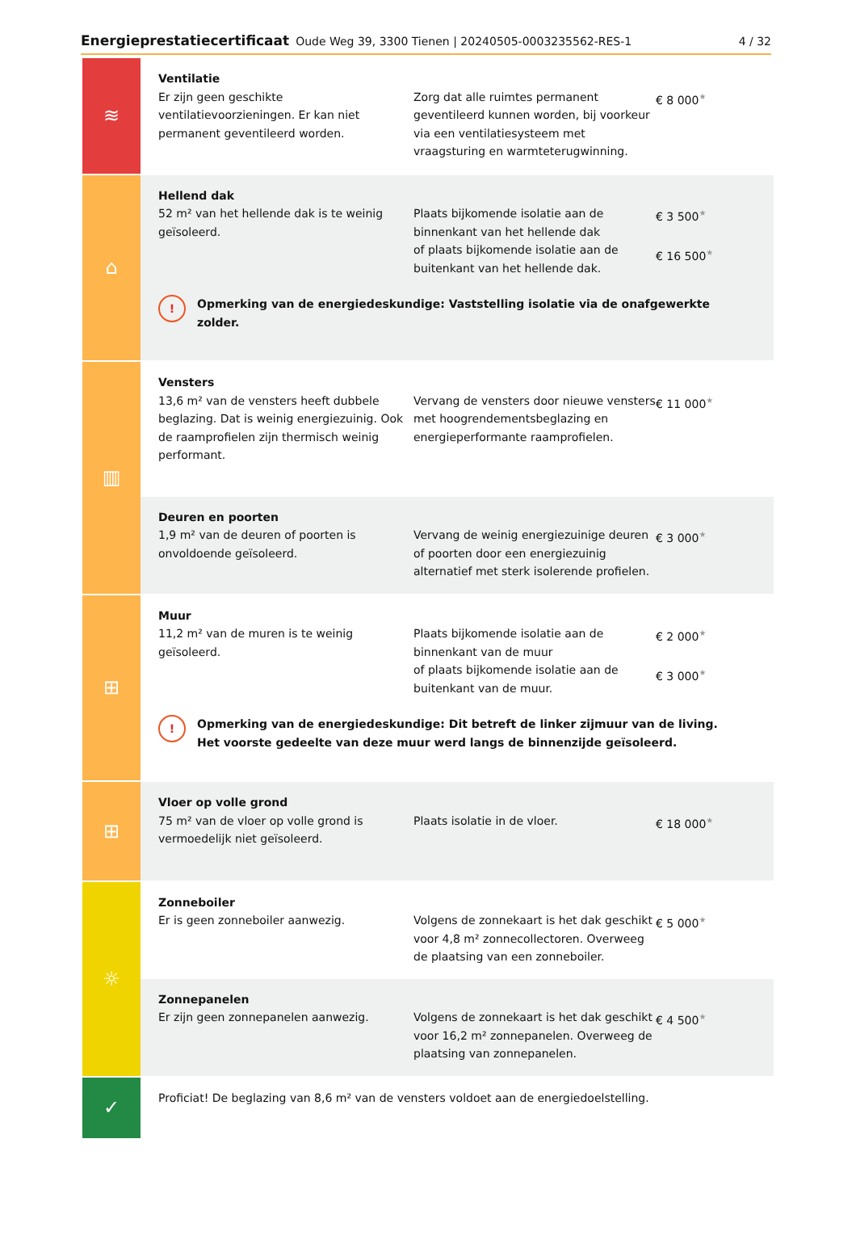Energieprestatiecertificaat Oude Weg 39, 3300 Tienen | 20240505-0003235562-RES-1 4 / 32
≋
Ventilatie
Er zijn geen geschikte ventilatievoorzieningen. Er kan niet permanent geventileerd worden.
Zorg dat alle ruimtes permanent geventileerd kunnen worden, bij voorkeur via een ventilatiesysteem met vraagsturing en warmteterugwinning.
€ 8 000<sup>★</sup>
⌂
Hellend dak
52 m² van het hellende dak is te weinig geïsoleerd.
Plaats bijkomende isolatie aan de binnenkant van het hellende dak
of plaats bijkomende isolatie aan de buitenkant van het hellende dak.
€ 3 500<sup>★</sup>
€ 16 500<sup>★</sup>
! Opmerking van de energiedeskundige: Vaststelling isolatie via de onafgewerkte zolder.
▥
Vensters
13,6 m² van de vensters heeft dubbele beglazing. Dat is weinig energiezuinig. Ook de raamprofielen zijn thermisch weinig performant.
Vervang de vensters door nieuwe vensters met hoogrendementsbeglazing en energieperformante raamprofielen.
€ 11 000<sup>★</sup>
Deuren en poorten
1,9 m² van de deuren of poorten is onvoldoende geïsoleerd.
Vervang de weinig energiezuinige deuren of poorten door een energiezuinig alternatief met sterk isolerende profielen.
€ 3 000<sup>★</sup>
⊞
Muur
11,2 m² van de muren is te weinig geïsoleerd.
Plaats bijkomende isolatie aan de binnenkant van de muur
of plaats bijkomende isolatie aan de buitenkant van de muur.
€ 2 000<sup>★</sup>
€ 3 000<sup>★</sup>
! Opmerking van de energiedeskundige: Dit betreft de linker zijmuur van de living. Het voorste gedeelte van deze muur werd langs de binnenzijde geïsoleerd.
⊞
Vloer op volle grond
75 m² van de vloer op volle grond is vermoedelijk niet geïsoleerd.
Plaats isolatie in de vloer.
€ 18 000<sup>★</sup>
☼
Zonneboiler
Er is geen zonneboiler aanwezig.
Volgens de zonnekaart is het dak geschikt voor 4,8 m² zonnecollectoren. Overweeg de plaatsing van een zonneboiler.
€ 5 000<sup>★</sup>
Zonnepanelen
Er zijn geen zonnepanelen aanwezig.
Volgens de zonnekaart is het dak geschikt voor 16,2 m² zonnepanelen. Overweeg de plaatsing van zonnepanelen.
€ 4 500<sup>★</sup>
✓
Proficiat! De beglazing van 8,6 m² van de vensters voldoet aan de energiedoelstelling.